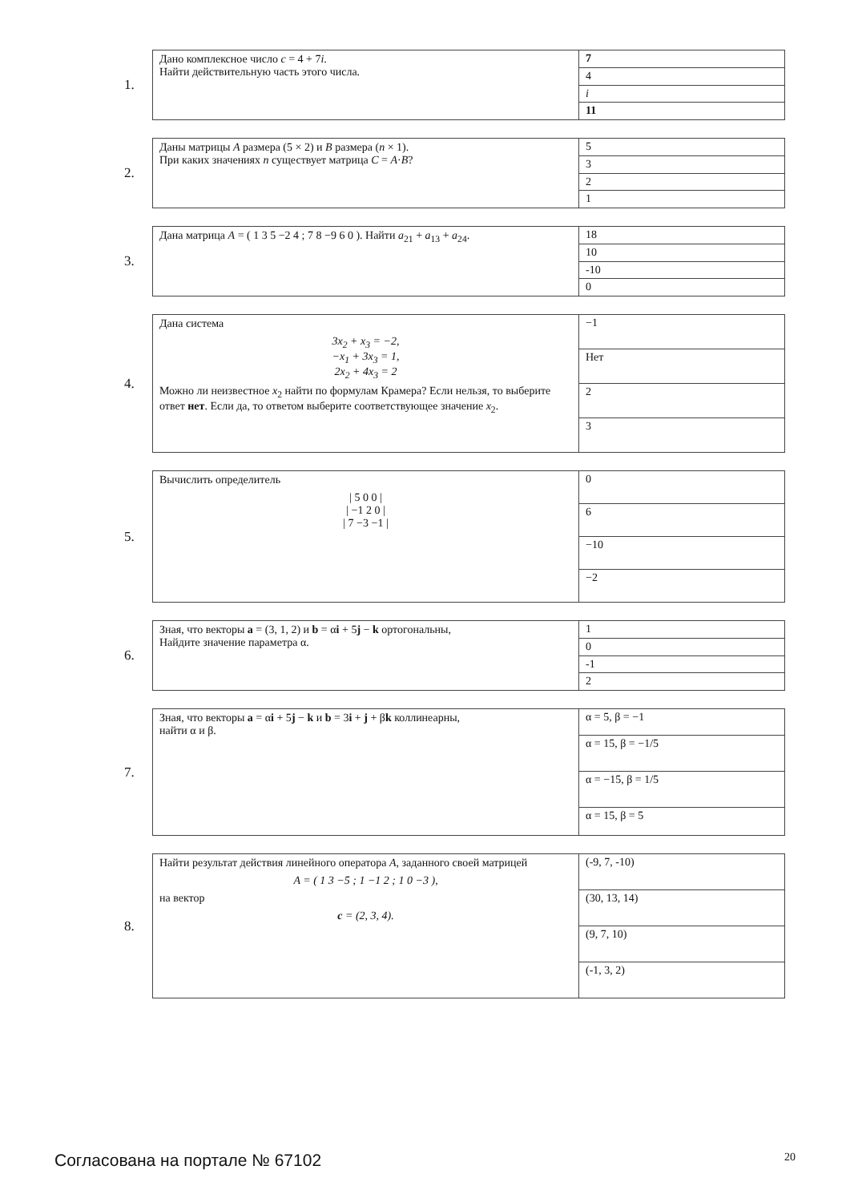1.
| Дано комплексное число c = 4 + 7 i . Найти действительную часть этого числа. | 7 |
| | 4 |
| | i |
| | 11 |
2.
| Даны матрицы A размера (5 × 2) и B размера ( n × 1). При каких значениях n существует матрица C = A · B ? | 5 |
| | 3 |
| | 2 |
| | 1 |
3.
| Дана матрица A = ( 1 3 5 −2 4 ; 7 8 −9 6 0 ). Найти a<sub>21</sub> + a<sub>13</sub> + a<sub>24</sub>. | 18 |
| | 10 |
| | -10 |
| | 0 |
4.
| Дана система 3x<sub>2</sub> + x<sub>3</sub> = −2, −x<sub>1</sub> + 3x<sub>3</sub> = 1, 2x<sub>2</sub> + 4x<sub>3</sub> = 2 Можно ли неизвестное x<sub>2</sub> найти по формулам Крамера? Если нельзя, то выберите ответ нет . Если да, то ответом выберите соответствующее значение x<sub>2</sub>. | −1 |
| | Нет |
| | 2 |
| | 3 |
5.
| Вычислить определитель / 5 0 0 / / −1 2 0 / / 7 −3 −1 / | 0 |
| | 6 |
| | −10 |
| | −2 |
6.
| Зная, что векторы a = (3, 1, 2) и b = α i + 5 j − k ортогональны, Найдите значение параметра α. | 1 |
| | 0 |
| | -1 |
| | 2 |
7.
| Зная, что векторы a = α i + 5 j − k и b = 3 i + j + β k коллинеарны, найти α и β. | α = 5, β = −1 |
| | α = 15, β = −1/5 |
| | α = −15, β = 1/5 |
| | α = 15, β = 5 |
8.
| Найти результат действия линейного оператора A , заданного своей матрицей A = ( 1 3 −5 ; 1 −1 2 ; 1 0 −3 ), на вектор c = (2, 3, 4). | (-9, 7, -10) |
| | (30, 13, 14) |
| | (9, 7, 10) |
| | (-1, 3, 2) |
Согласована на портале № 67102 20